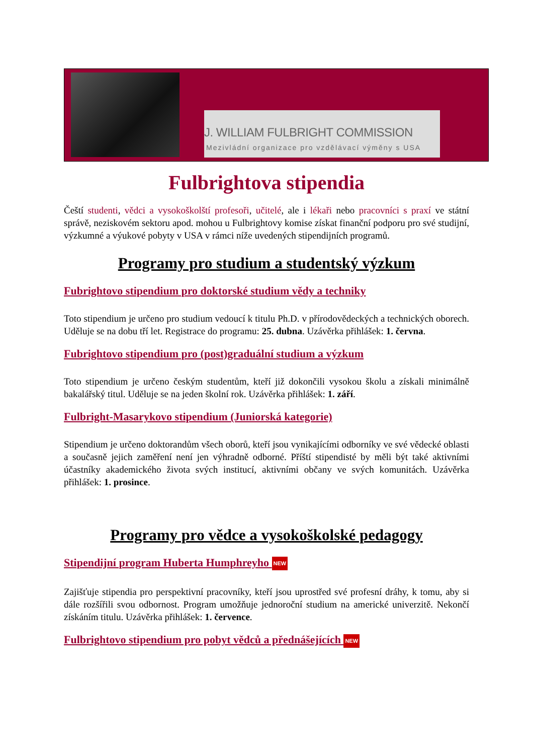J. WILLIAM FULBRIGHT COMMISSION
Mezivládní organizace pro vzdělávací výměny s USA
Fulbrightova stipendia
Čeští studenti, vědci a vysokoškolští profesoři, učitelé, ale i lékaři nebo pracovníci s praxí ve státní správě, neziskovém sektoru apod. mohou u Fulbrightovy komise získat finanční podporu pro své studijní, výzkumné a výukové pobyty v USA v rámci níže uvedených stipendijních programů.
Programy pro studium a studentský výzkum
Fubrightovo stipendium pro doktorské studium vědy a techniky
Toto stipendium je určeno pro studium vedoucí k titulu Ph.D. v přírodovědeckých a technických oborech. Uděluje se na dobu tří let. Registrace do programu: 25. dubna. Uzávěrka přihlášek: 1. června.
Fubrightovo stipendium pro (post)graduální studium a výzkum
Toto stipendium je určeno českým studentům, kteří již dokončili vysokou školu a získali minimálně bakalářský titul. Uděluje se na jeden školní rok. Uzávěrka přihlášek: 1. září.
Fulbright-Masarykovo stipendium (Juniorská kategorie)
Stipendium je určeno doktorandům všech oborů, kteří jsou vynikajícími odborníky ve své vědecké oblasti a současně jejich zaměření není jen výhradně odborné. Příští stipendisté by měli být také aktivními účastníky akademického života svých institucí, aktivními občany ve svých komunitách. Uzávěrka přihlášek: 1. prosince.
Programy pro vědce a vysokoškolské pedagogy
Stipendijní program Huberta Humphreyho NEW
Zajišťuje stipendia pro perspektivní pracovníky, kteří jsou uprostřed své profesní dráhy, k tomu, aby si dále rozšířili svou odbornost. Program umožňuje jednoroční studium na americké univerzitě. Nekončí získáním titulu. Uzávěrka přihlášek: 1. července.
Fulbrightovo stipendium pro pobyt vědců a přednášejících NEW